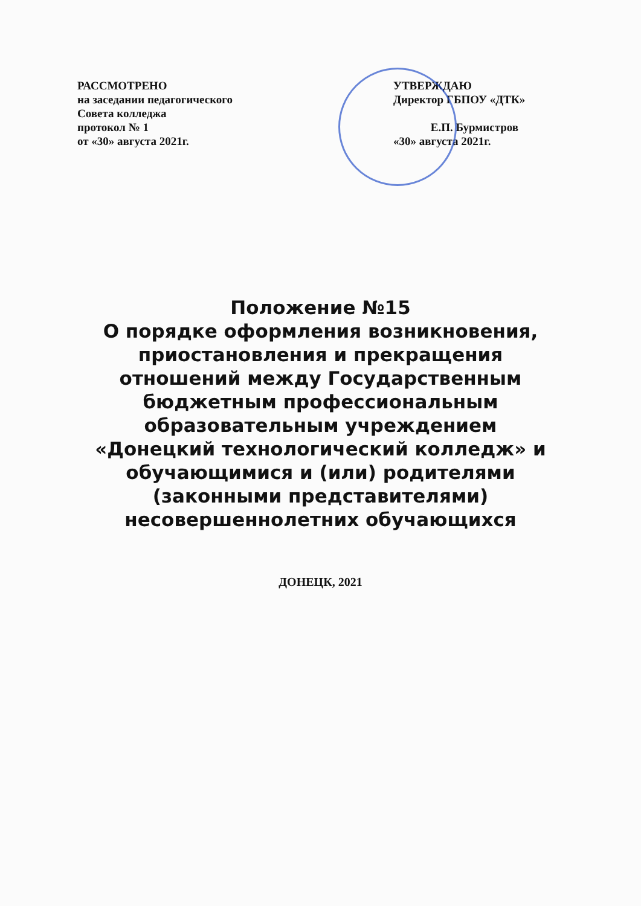РАССМОТРЕНО
на заседании педагогического
Совета колледжа
протокол № 1
от «30» августа 2021г.
УТВЕРЖДАЮ
Директор ГБПОУ «ДТК»
Е.П. Бурмистров
«30» августа 2021г.
Положение №15
О порядке оформления возникновения, приостановления и прекращения отношений между Государственным бюджетным профессиональным образовательным учреждением «Донецкий технологический колледж» и обучающимися и (или) родителями (законными представителями) несовершеннолетних обучающихся
ДОНЕЦК, 2021